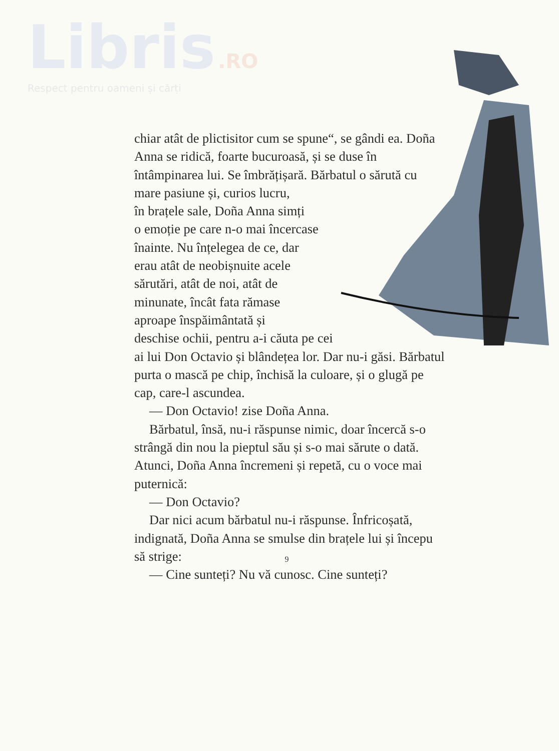Libris .RO
Respect pentru oameni și cărți
chiar atât de plictisitor cum se spune“, se gândi ea. Doña Anna se ridică, foarte bucuroasă, și se duse în întâmpinarea lui. Se îmbrățișară. Bărbatul o sărută cu mare pasiune și, curios lucru,
în brațele sale, Doña Anna simți
o emoție pe care n-o mai încercase
înainte. Nu înțelegea de ce, dar
erau atât de neobișnuite acele
sărutări, atât de noi, atât de
minunate, încât fata rămase
aproape înspăimântată și
deschise ochii, pentru a-i căuta pe cei
ai lui Don Octavio și blândețea lor. Dar nu-i găsi. Bărbatul purta o mască pe chip, închisă la culoare, și o glugă pe cap, care-l ascundea.
— Don Octavio! zise Doña Anna.
Bărbatul, însă, nu-i răspunse nimic, doar încercă s-o strângă din nou la pieptul său și s-o mai sărute o dată. Atunci, Doña Anna încremeni și repetă, cu o voce mai puternică:
— Don Octavio?
Dar nici acum bărbatul nu-i răspunse. Înfricoșată, indignată, Doña Anna se smulse din brațele lui și începu să strige:
— Cine sunteți? Nu vă cunosc. Cine sunteți?
9